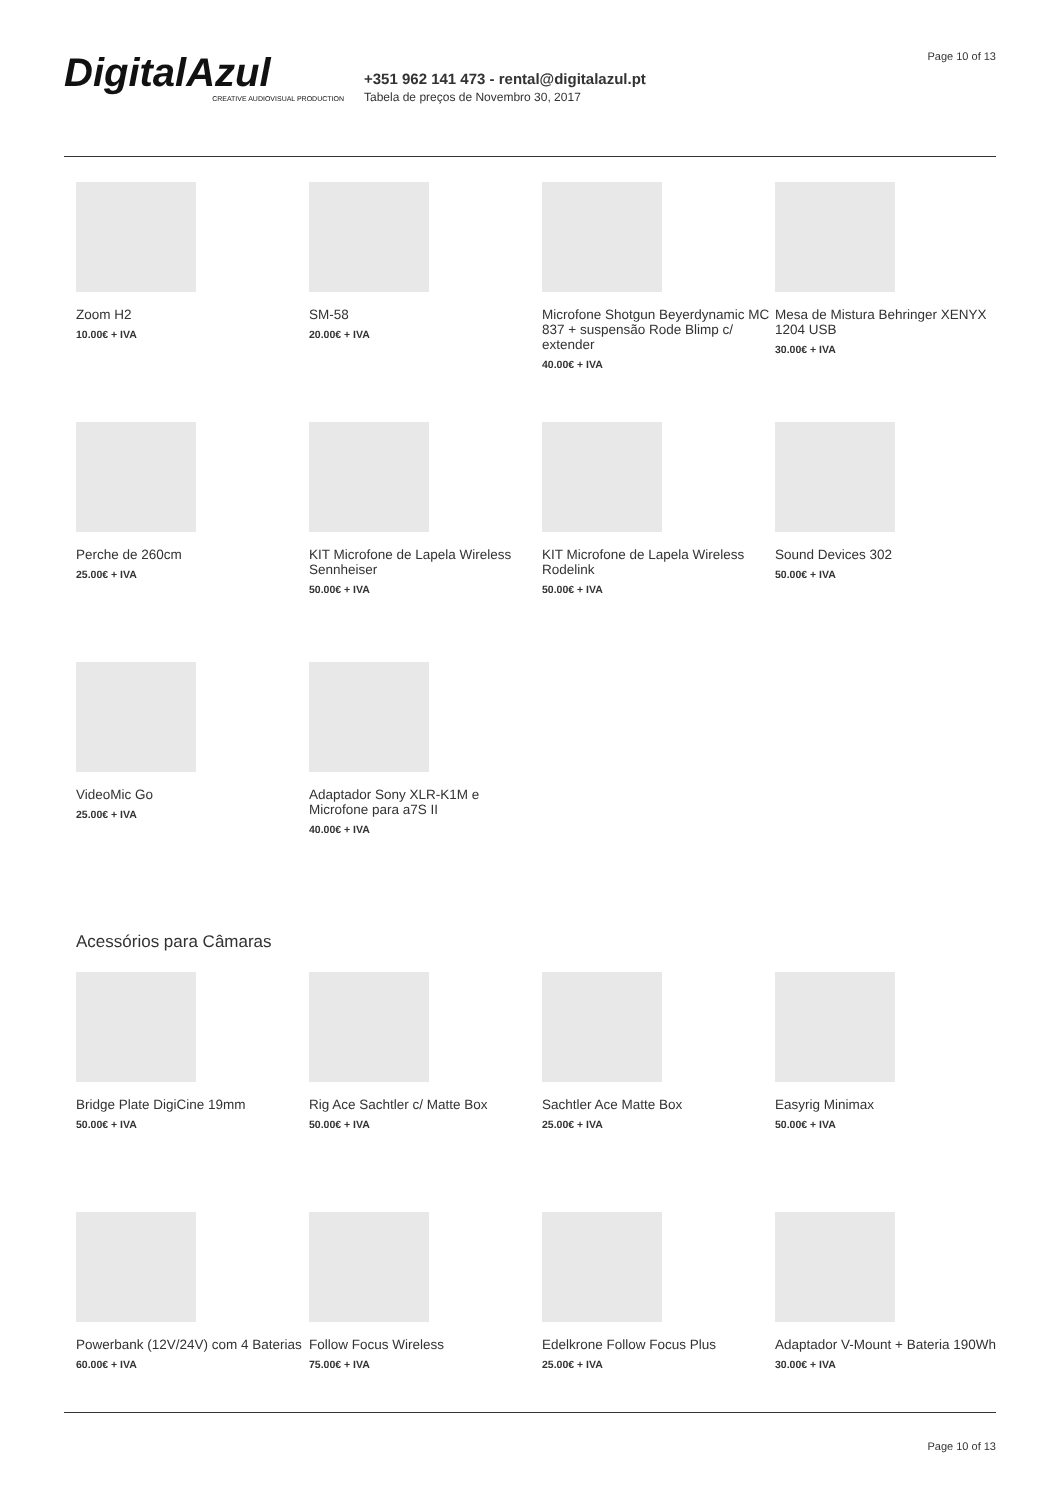DigitalAzul
CREATIVE AUDIOVISUAL PRODUCTION
+351 962 141 473 - rental@digitalazul.pt
Tabela de preços de Novembro 30, 2017
Page 10 of 13
Zoom H2
10.00€ + IVA
SM-58
20.00€ + IVA
Microfone Shotgun Beyerdynamic MC 837 + suspensão Rode Blimp c/ extender
40.00€ + IVA
Mesa de Mistura Behringer XENYX 1204 USB
30.00€ + IVA
Perche de 260cm
25.00€ + IVA
KIT Microfone de Lapela Wireless Sennheiser
50.00€ + IVA
KIT Microfone de Lapela Wireless Rodelink
50.00€ + IVA
Sound Devices 302
50.00€ + IVA
VideoMic Go
25.00€ + IVA
Adaptador Sony XLR-K1M e Microfone para a7S II
40.00€ + IVA
Acessórios para Câmaras
Bridge Plate DigiCine 19mm
50.00€ + IVA
Rig Ace Sachtler c/ Matte Box
50.00€ + IVA
Sachtler Ace Matte Box
25.00€ + IVA
Easyrig Minimax
50.00€ + IVA
Powerbank (12V/24V) com 4 Baterias
60.00€ + IVA
Follow Focus Wireless
75.00€ + IVA
Edelkrone Follow Focus Plus
25.00€ + IVA
Adaptador V-Mount + Bateria 190Wh
30.00€ + IVA
Page 10 of 13